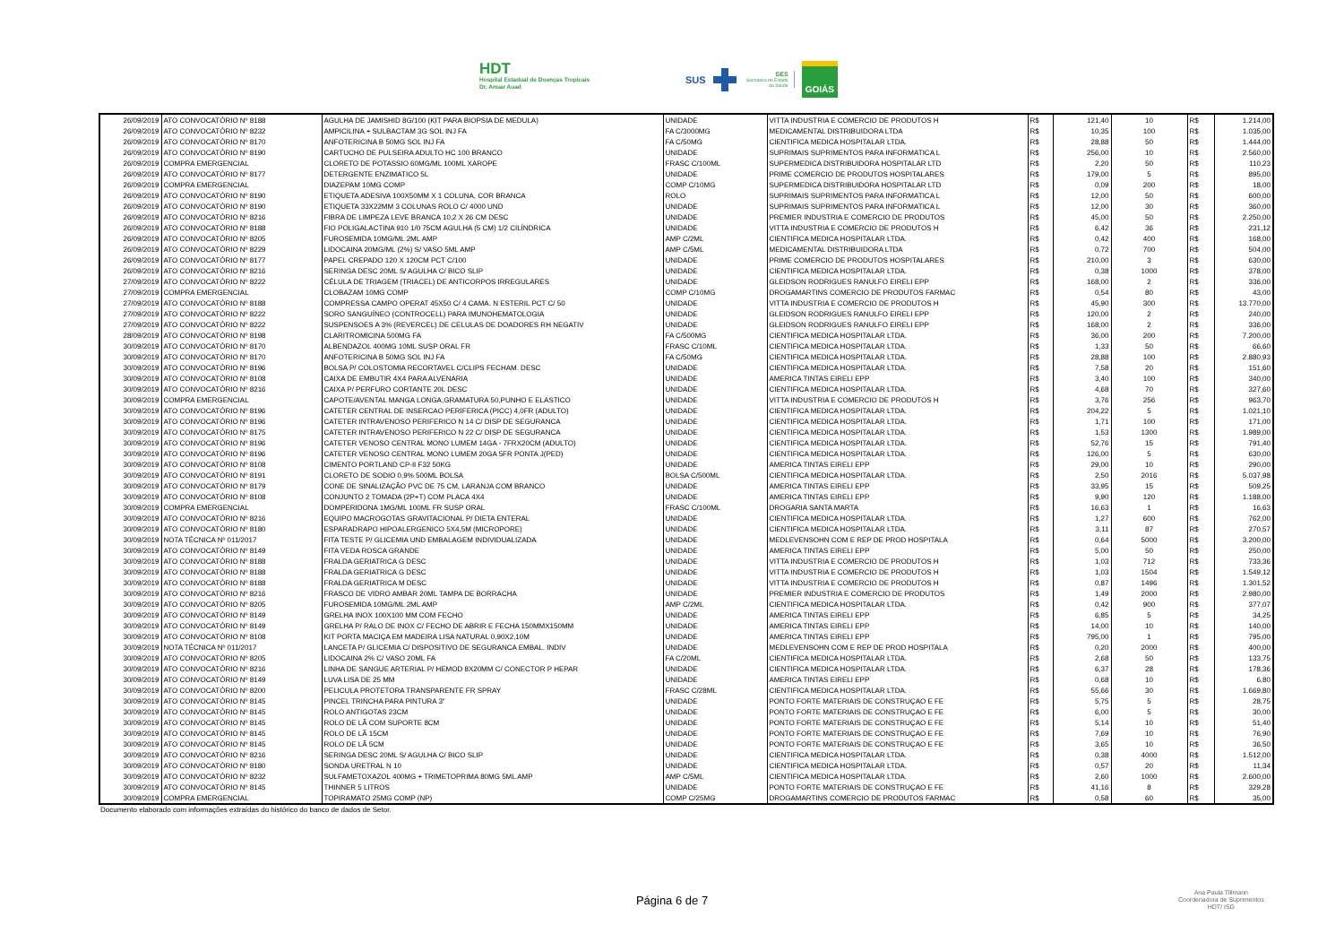HDT
Hospital Estadual de Doenças Tropicais
Dr. Anuar Auad
SUS
SES
Secretaria de Estado da Saúde
GOIÁS
| 26/09/2019 | ATO CONVOCATÓRIO Nº 8188 | AGULHA DE JAMISHID 8G/100 (KIT PARA BIOPSIA DE MEDULA) | UNIDADE | VITTA INDUSTRIA E COMERCIO DE PRODUTOS H | R$ | 121,40 | 10 | R$ | 1.214,00 |
| 26/09/2019 | ATO CONVOCATÓRIO Nº 8232 | AMPICILINA + SULBACTAM 3G SOL INJ FA | FA C/3000MG | MEDICAMENTAL DISTRIBUIDORA LTDA | R$ | 10,35 | 100 | R$ | 1.035,00 |
| 26/09/2019 | ATO CONVOCATÓRIO Nº 8170 | ANFOTERICINA B 50MG SOL INJ FA | FA C/50MG | CIENTIFICA MEDICA HOSPITALAR LTDA. | R$ | 28,88 | 50 | R$ | 1.444,00 |
| 26/09/2019 | ATO CONVOCATÓRIO Nº 8190 | CARTUCHO DE PULSEIRA ADULTO HC 100 BRANCO | UNIDADE | SUPRIMAIS SUPRIMENTOS PARA INFORMATICA L | R$ | 256,00 | 10 | R$ | 2.560,00 |
| 26/09/2019 | COMPRA EMERGENCIAL | CLORETO DE POTASSIO 60MG/ML 100ML XAROPE | FRASC C/100ML | SUPERMEDICA DISTRIBUIDORA HOSPITALAR LTD | R$ | 2,20 | 50 | R$ | 110,23 |
| 26/09/2019 | ATO CONVOCATÓRIO Nº 8177 | DETERGENTE ENZIMATICO 5L | UNIDADE | PRIME COMERCIO DE PRODUTOS HOSPITALARES | R$ | 179,00 | 5 | R$ | 895,00 |
| 26/09/2019 | COMPRA EMERGENCIAL | DIAZEPAM 10MG COMP | COMP C/10MG | SUPERMEDICA DISTRIBUIDORA HOSPITALAR LTD | R$ | 0,09 | 200 | R$ | 18,00 |
| 26/09/2019 | ATO CONVOCATÓRIO Nº 8190 | ETIQUETA ADESIVA 100X50MM X 1 COLUNA, COR BRANCA | ROLO | SUPRIMAIS SUPRIMENTOS PARA INFORMATICA L | R$ | 12,00 | 50 | R$ | 600,00 |
| 26/09/2019 | ATO CONVOCATÓRIO Nº 8190 | ETIQUETA 33X22MM 3 COLUNAS ROLO C/ 4000 UND | UNIDADE | SUPRIMAIS SUPRIMENTOS PARA INFORMATICA L | R$ | 12,00 | 30 | R$ | 360,00 |
| 26/09/2019 | ATO CONVOCATÓRIO Nº 8216 | FIBRA DE LIMPEZA LEVE BRANCA 10,2 X 26 CM DESC | UNIDADE | PREMIER INDUSTRIA E COMERCIO DE PRODUTOS | R$ | 45,00 | 50 | R$ | 2.250,00 |
| 26/09/2019 | ATO CONVOCATÓRIO Nº 8188 | FIO POLIGALACTINA 910 1/0 75CM AGULHA (5 CM) 1/2 CILÍNDRICA | UNIDADE | VITTA INDUSTRIA E COMERCIO DE PRODUTOS H | R$ | 6,42 | 36 | R$ | 231,12 |
| 26/09/2019 | ATO CONVOCATÓRIO Nº 8205 | FUROSEMIDA 10MG/ML 2ML AMP | AMP C/2ML | CIENTIFICA MEDICA HOSPITALAR LTDA. | R$ | 0,42 | 400 | R$ | 168,00 |
| 26/09/2019 | ATO CONVOCATÓRIO Nº 8229 | LIDOCAINA 20MG/ML (2%) S/ VASO 5ML AMP | AMP C/5ML | MEDICAMENTAL DISTRIBUIDORA LTDA | R$ | 0,72 | 700 | R$ | 504,00 |
| 26/09/2019 | ATO CONVOCATÓRIO Nº 8177 | PAPEL CREPADO 120 X 120CM PCT C/100 | UNIDADE | PRIME COMERCIO DE PRODUTOS HOSPITALARES | R$ | 210,00 | 3 | R$ | 630,00 |
| 26/09/2019 | ATO CONVOCATÓRIO Nº 8216 | SERINGA DESC 20ML S/ AGULHA C/ BICO SLIP | UNIDADE | CIENTIFICA MEDICA HOSPITALAR LTDA. | R$ | 0,38 | 1000 | R$ | 378,00 |
| 27/09/2019 | ATO CONVOCATÓRIO Nº 8222 | CÉLULA DE TRIAGEM (TRIACEL) DE ANTICORPOS IRREGULARES | UNIDADE | GLEIDSON RODRIGUES RANULFO EIRELI EPP | R$ | 168,00 | 2 | R$ | 336,00 |
| 27/09/2019 | COMPRA EMERGENCIAL | CLOBAZAM 10MG COMP | COMP C/10MG | DROGAMARTINS COMERCIO DE PRODUTOS FARMAC | R$ | 0,54 | 80 | R$ | 43,00 |
| 27/09/2019 | ATO CONVOCATÓRIO Nº 8188 | COMPRESSA CAMPO OPERAT 45X50 C/ 4 CAMA. N ESTERIL PCT C/ 50 | UNIDADE | VITTA INDUSTRIA E COMERCIO DE PRODUTOS H | R$ | 45,90 | 300 | R$ | 13.770,00 |
| 27/09/2019 | ATO CONVOCATÓRIO Nº 8222 | SORO SANGUÍNEO (CONTROCELL) PARA IMUNOHEMATOLOGIA | UNIDADE | GLEIDSON RODRIGUES RANULFO EIRELI EPP | R$ | 120,00 | 2 | R$ | 240,00 |
| 27/09/2019 | ATO CONVOCATÓRIO Nº 8222 | SUSPENSOES A 3% (REVERCEL) DE CELULAS DE DOADORES RH NEGATIV | UNIDADE | GLEIDSON RODRIGUES RANULFO EIRELI EPP | R$ | 168,00 | 2 | R$ | 336,00 |
| 28/09/2019 | ATO CONVOCATÓRIO Nº 8198 | CLARITROMICINA 500MG FA | FA C/500MG | CIENTIFICA MEDICA HOSPITALAR LTDA. | R$ | 36,00 | 200 | R$ | 7.200,00 |
| 30/09/2019 | ATO CONVOCATÓRIO Nº 8170 | ALBENDAZOL 400MG 10ML SUSP ORAL FR | FRASC C/10ML | CIENTIFICA MEDICA HOSPITALAR LTDA. | R$ | 1,33 | 50 | R$ | 66,60 |
| 30/09/2019 | ATO CONVOCATÓRIO Nº 8170 | ANFOTERICINA B 50MG SOL INJ FA | FA C/50MG | CIENTIFICA MEDICA HOSPITALAR LTDA. | R$ | 28,88 | 100 | R$ | 2.880,93 |
| 30/09/2019 | ATO CONVOCATÓRIO Nº 8196 | BOLSA P/ COLOSTOMIA RECORTAVEL C/CLIPS FECHAM. DESC | UNIDADE | CIENTIFICA MEDICA HOSPITALAR LTDA. | R$ | 7,58 | 20 | R$ | 151,60 |
| 30/09/2019 | ATO CONVOCATÓRIO Nº 8108 | CAIXA DE EMBUTIR 4X4 PARA ALVENARIA | UNIDADE | AMERICA TINTAS EIRELI EPP | R$ | 3,40 | 100 | R$ | 340,00 |
| 30/09/2019 | ATO CONVOCATÓRIO Nº 8216 | CAIXA P/ PERFURO CORTANTE 20L DESC | UNIDADE | CIENTIFICA MEDICA HOSPITALAR LTDA. | R$ | 4,68 | 70 | R$ | 327,60 |
| 30/09/2019 | COMPRA EMERGENCIAL | CAPOTE/AVENTAL MANGA LONGA,GRAMATURA 50,PUNHO E ELASTICO | UNIDADE | VITTA INDUSTRIA E COMERCIO DE PRODUTOS H | R$ | 3,76 | 256 | R$ | 963,70 |
| 30/09/2019 | ATO CONVOCATÓRIO Nº 8196 | CATETER CENTRAL DE INSERCAO PERIFERICA (PICC) 4,0FR (ADULTO) | UNIDADE | CIENTIFICA MEDICA HOSPITALAR LTDA. | R$ | 204,22 | 5 | R$ | 1.021,10 |
| 30/09/2019 | ATO CONVOCATÓRIO Nº 8196 | CATETER INTRAVENOSO PERIFERICO N 14 C/ DISP DE SEGURANCA | UNIDADE | CIENTIFICA MEDICA HOSPITALAR LTDA. | R$ | 1,71 | 100 | R$ | 171,00 |
| 30/09/2019 | ATO CONVOCATÓRIO Nº 8175 | CATETER INTRAVENOSO PERIFERICO N 22 C/ DISP DE SEGURANCA | UNIDADE | CIENTIFICA MEDICA HOSPITALAR LTDA. | R$ | 1,53 | 1300 | R$ | 1.989,00 |
| 30/09/2019 | ATO CONVOCATÓRIO Nº 8196 | CATETER VENOSO CENTRAL MONO LUMEM 14GA - 7FRX20CM (ADULTO) | UNIDADE | CIENTIFICA MEDICA HOSPITALAR LTDA. | R$ | 52,76 | 15 | R$ | 791,40 |
| 30/09/2019 | ATO CONVOCATÓRIO Nº 8196 | CATETER VENOSO CENTRAL MONO LUMEM 20GA 5FR PONTA J(PED) | UNIDADE | CIENTIFICA MEDICA HOSPITALAR LTDA. | R$ | 126,00 | 5 | R$ | 630,00 |
| 30/09/2019 | ATO CONVOCATÓRIO Nº 8108 | CIMENTO PORTLAND CP-II F32 50KG | UNIDADE | AMERICA TINTAS EIRELI EPP | R$ | 29,00 | 10 | R$ | 290,00 |
| 30/09/2019 | ATO CONVOCATÓRIO Nº 8191 | CLORETO DE SODIO 0,9% 500ML BOLSA | BOLSA C/500ML | CIENTIFICA MEDICA HOSPITALAR LTDA. | R$ | 2,50 | 2016 | R$ | 5.037,98 |
| 30/09/2019 | ATO CONVOCATÓRIO Nº 8179 | CONE DE SINALIZAÇÃO PVC DE 75 CM, LARANJA COM BRANCO | UNIDADE | AMERICA TINTAS EIRELI EPP | R$ | 33,95 | 15 | R$ | 509,25 |
| 30/09/2019 | ATO CONVOCATÓRIO Nº 8108 | CONJUNTO 2 TOMADA (2P+T) COM PLACA 4X4 | UNIDADE | AMERICA TINTAS EIRELI EPP | R$ | 9,90 | 120 | R$ | 1.188,00 |
| 30/09/2019 | COMPRA EMERGENCIAL | DOMPERIDONA 1MG/ML 100ML FR SUSP ORAL | FRASC C/100ML | DROGARIA SANTA MARTA | R$ | 16,63 | 1 | R$ | 16,63 |
| 30/09/2019 | ATO CONVOCATÓRIO Nº 8216 | EQUIPO MACROGOTAS GRAVITACIONAL P/ DIETA ENTERAL | UNIDADE | CIENTIFICA MEDICA HOSPITALAR LTDA. | R$ | 1,27 | 600 | R$ | 762,00 |
| 30/09/2019 | ATO CONVOCATÓRIO Nº 8180 | ESPARADRAPO HIPOALERGENICO 5X4,5M (MICROPORE) | UNIDADE | CIENTIFICA MEDICA HOSPITALAR LTDA. | R$ | 3,11 | 87 | R$ | 270,57 |
| 30/09/2019 | NOTA TÉCNICA Nº 011/2017 | FITA TESTE P/ GLICEMIA UND EMBALAGEM INDIVIDUALIZADA | UNIDADE | MEDLEVENSOHN COM E REP DE PROD HOSPITALA | R$ | 0,64 | 5000 | R$ | 3.200,00 |
| 30/09/2019 | ATO CONVOCATÓRIO Nº 8149 | FITA VEDA ROSCA GRANDE | UNIDADE | AMERICA TINTAS EIRELI EPP | R$ | 5,00 | 50 | R$ | 250,00 |
| 30/09/2019 | ATO CONVOCATÓRIO Nº 8188 | FRALDA GERIATRICA G DESC | UNIDADE | VITTA INDUSTRIA E COMERCIO DE PRODUTOS H | R$ | 1,03 | 712 | R$ | 733,36 |
| 30/09/2019 | ATO CONVOCATÓRIO Nº 8188 | FRALDA GERIATRICA G DESC | UNIDADE | VITTA INDUSTRIA E COMERCIO DE PRODUTOS H | R$ | 1,03 | 1504 | R$ | 1.549,12 |
| 30/09/2019 | ATO CONVOCATÓRIO Nº 8188 | FRALDA GERIATRICA M DESC | UNIDADE | VITTA INDUSTRIA E COMERCIO DE PRODUTOS H | R$ | 0,87 | 1496 | R$ | 1.301,52 |
| 30/09/2019 | ATO CONVOCATÓRIO Nº 8216 | FRASCO DE VIDRO AMBAR 20ML TAMPA DE BORRACHA | UNIDADE | PREMIER INDUSTRIA E COMERCIO DE PRODUTOS | R$ | 1,49 | 2000 | R$ | 2.980,00 |
| 30/09/2019 | ATO CONVOCATÓRIO Nº 8205 | FUROSEMIDA 10MG/ML 2ML AMP | AMP C/2ML | CIENTIFICA MEDICA HOSPITALAR LTDA. | R$ | 0,42 | 900 | R$ | 377,07 |
| 30/09/2019 | ATO CONVOCATÓRIO Nº 8149 | GRELHA INOX 100X100 MM COM FECHO | UNIDADE | AMERICA TINTAS EIRELI EPP | R$ | 6,85 | 5 | R$ | 34,25 |
| 30/09/2019 | ATO CONVOCATÓRIO Nº 8149 | GRELHA P/ RALO DE INOX C/ FECHO DE ABRIR E FECHA 150MMX150MM | UNIDADE | AMERICA TINTAS EIRELI EPP | R$ | 14,00 | 10 | R$ | 140,00 |
| 30/09/2019 | ATO CONVOCATÓRIO Nº 8108 | KIT PORTA MACIÇA EM MADEIRA LISA NATURAL 0,90X2,10M | UNIDADE | AMERICA TINTAS EIRELI EPP | R$ | 795,00 | 1 | R$ | 795,00 |
| 30/09/2019 | NOTA TÉCNICA Nº 011/2017 | LANCETA P/ GLICEMIA C/ DISPOSITIVO DE SEGURANCA EMBAL. INDIV | UNIDADE | MEDLEVENSOHN COM E REP DE PROD HOSPITALA | R$ | 0,20 | 2000 | R$ | 400,00 |
| 30/09/2019 | ATO CONVOCATÓRIO Nº 8205 | LIDOCAINA 2% C/ VASO 20ML FA | FA C/20ML | CIENTIFICA MEDICA HOSPITALAR LTDA. | R$ | 2,68 | 50 | R$ | 133,75 |
| 30/09/2019 | ATO CONVOCATÓRIO Nº 8216 | LINHA DE SANGUE ARTERIAL P/ HEMOD 8X20MM C/ CONECTOR P HEPAR | UNIDADE | CIENTIFICA MEDICA HOSPITALAR LTDA. | R$ | 6,37 | 28 | R$ | 178,36 |
| 30/09/2019 | ATO CONVOCATÓRIO Nº 8149 | LUVA LISA DE 25 MM | UNIDADE | AMERICA TINTAS EIRELI EPP | R$ | 0,68 | 10 | R$ | 6,80 |
| 30/09/2019 | ATO CONVOCATÓRIO Nº 8200 | PELICULA PROTETORA TRANSPARENTE FR SPRAY | FRASC C/28ML | CIENTIFICA MEDICA HOSPITALAR LTDA. | R$ | 55,66 | 30 | R$ | 1.669,80 |
| 30/09/2019 | ATO CONVOCATÓRIO Nº 8145 | PINCEL TRINCHA PARA PINTURA 3" | UNIDADE | PONTO FORTE MATERIAIS DE CONSTRUÇAO E FE | R$ | 5,75 | 5 | R$ | 28,75 |
| 30/09/2019 | ATO CONVOCATÓRIO Nº 8145 | ROLO ANTIGOTAS 23CM | UNIDADE | PONTO FORTE MATERIAIS DE CONSTRUÇAO E FE | R$ | 6,00 | 5 | R$ | 30,00 |
| 30/09/2019 | ATO CONVOCATÓRIO Nº 8145 | ROLO DE LÃ COM SUPORTE 8CM | UNIDADE | PONTO FORTE MATERIAIS DE CONSTRUÇAO E FE | R$ | 5,14 | 10 | R$ | 51,40 |
| 30/09/2019 | ATO CONVOCATÓRIO Nº 8145 | ROLO DE LÃ 15CM | UNIDADE | PONTO FORTE MATERIAIS DE CONSTRUÇAO E FE | R$ | 7,69 | 10 | R$ | 76,90 |
| 30/09/2019 | ATO CONVOCATÓRIO Nº 8145 | ROLO DE LÃ 5CM | UNIDADE | PONTO FORTE MATERIAIS DE CONSTRUÇAO E FE | R$ | 3,65 | 10 | R$ | 36,50 |
| 30/09/2019 | ATO CONVOCATÓRIO Nº 8216 | SERINGA DESC 20ML S/ AGULHA C/ BICO SLIP | UNIDADE | CIENTIFICA MEDICA HOSPITALAR LTDA. | R$ | 0,38 | 4000 | R$ | 1.512,00 |
| 30/09/2019 | ATO CONVOCATÓRIO Nº 8180 | SONDA URETRAL N 10 | UNIDADE | CIENTIFICA MEDICA HOSPITALAR LTDA. | R$ | 0,57 | 20 | R$ | 11,34 |
| 30/09/2019 | ATO CONVOCATÓRIO Nº 8232 | SULFAMETOXAZOL 400MG + TRIMETOPRIMA 80MG 5ML AMP | AMP C/5ML | CIENTIFICA MEDICA HOSPITALAR LTDA. | R$ | 2,60 | 1000 | R$ | 2.600,00 |
| 30/09/2019 | ATO CONVOCATÓRIO Nº 8145 | THINNER 5 LITROS | UNIDADE | PONTO FORTE MATERIAIS DE CONSTRUÇAO E FE | R$ | 41,16 | 8 | R$ | 329,28 |
| 30/09/2019 | COMPRA EMERGENCIAL | TOPIRAMATO 25MG COMP (NP) | COMP C/25MG | DROGAMARTINS COMERCIO DE PRODUTOS FARMAC | R$ | 0,58 | 60 | R$ | 35,00 |
Documento elaborado com informações extraídas do histórico do banco de dados de Setor.
Página 6 de 7
Ana Paula Tillmann
Coordenadora de Suprimentos
HDT/ ISG